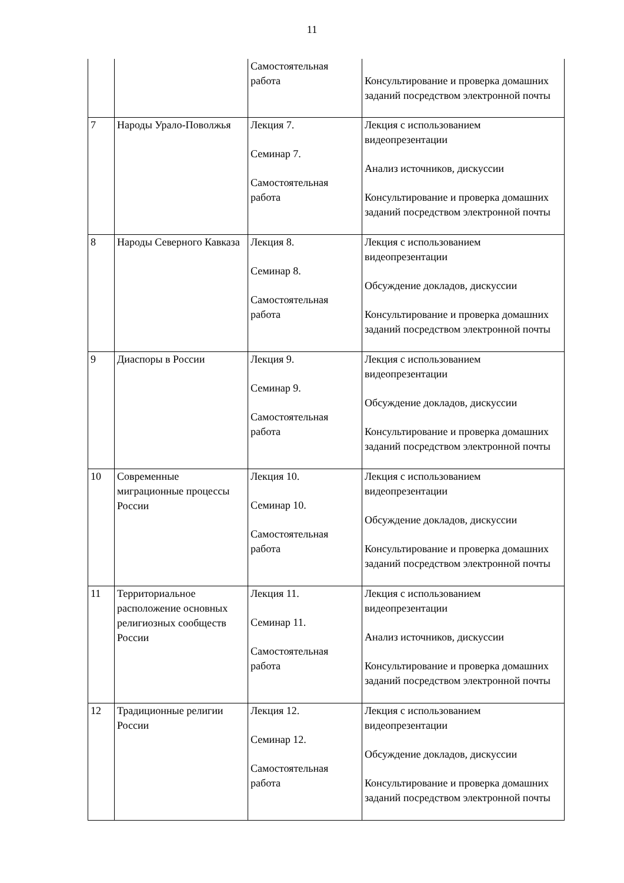11
| | | Самостоятельная работа | Консультирование и проверка домашних заданий посредством электронной почты |
| 7 | Народы Урало-Поволжья | Лекция 7. Семинар 7. Самостоятельная работа | Лекция с использованием видеопрезентации Анализ источников, дискуссии Консультирование и проверка домашних заданий посредством электронной почты |
| 8 | Народы Северного Кавказа | Лекция 8. Семинар 8. Самостоятельная работа | Лекция с использованием видеопрезентации Обсуждение докладов, дискуссии Консультирование и проверка домашних заданий посредством электронной почты |
| 9 | Диаспоры в России | Лекция 9. Семинар 9. Самостоятельная работа | Лекция с использованием видеопрезентации Обсуждение докладов, дискуссии Консультирование и проверка домашних заданий посредством электронной почты |
| 10 | Современные миграционные процессы России | Лекция 10. Семинар 10. Самостоятельная работа | Лекция с использованием видеопрезентации Обсуждение докладов, дискуссии Консультирование и проверка домашних заданий посредством электронной почты |
| 11 | Территориальное расположение основных религиозных сообществ России | Лекция 11. Семинар 11. Самостоятельная работа | Лекция с использованием видеопрезентации Анализ источников, дискуссии Консультирование и проверка домашних заданий посредством электронной почты |
| 12 | Традиционные религии России | Лекция 12. Семинар 12. Самостоятельная работа | Лекция с использованием видеопрезентации Обсуждение докладов, дискуссии Консультирование и проверка домашних заданий посредством электронной почты |